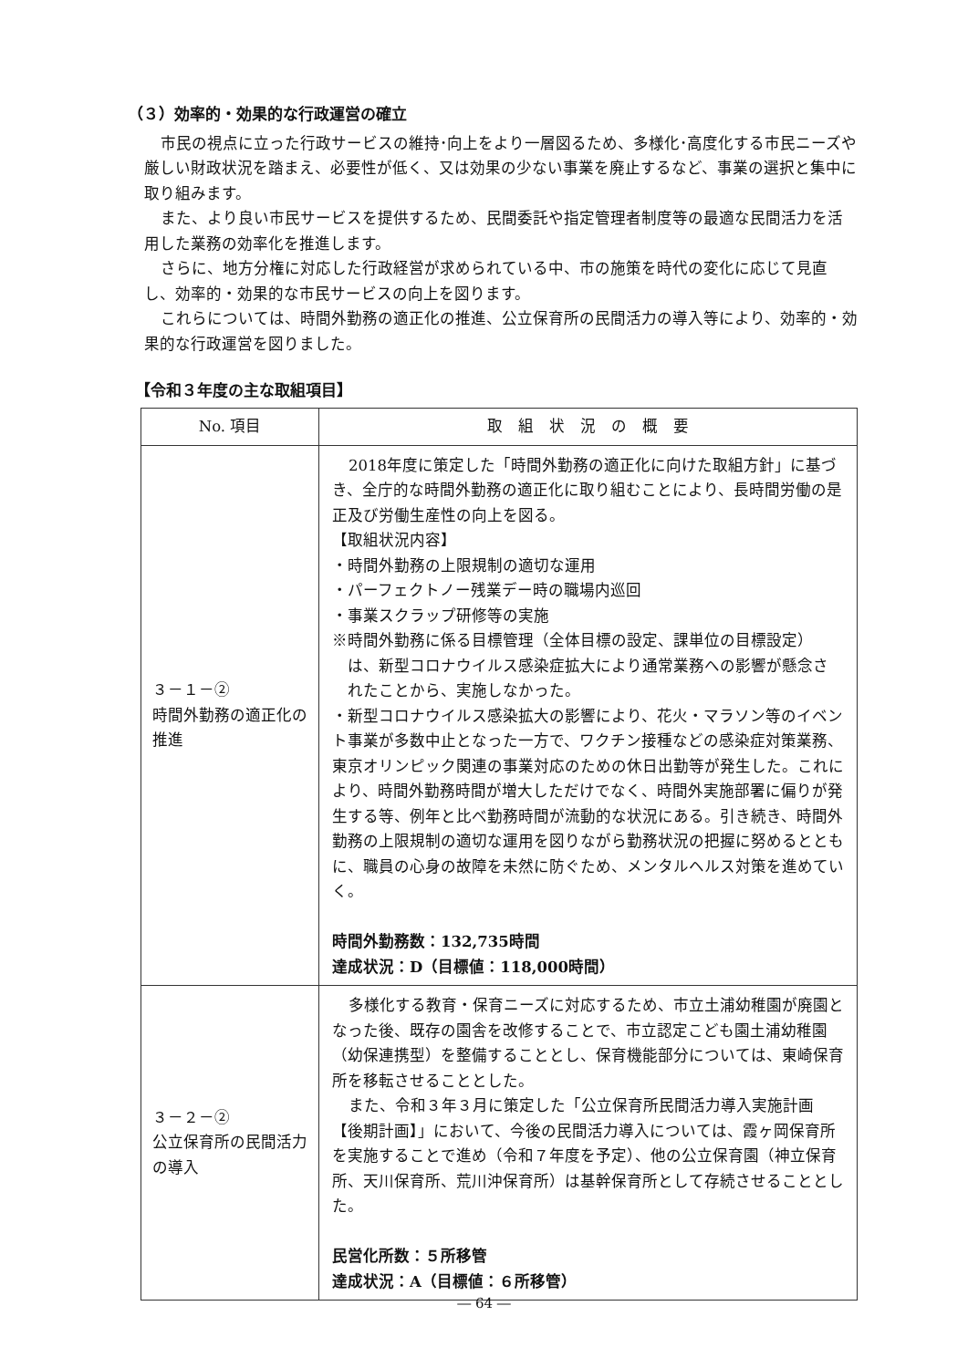（３）効率的・効果的な行政運営の確立
市民の視点に立った行政サービスの維持･向上をより一層図るため、多様化･高度化する市民ニーズや厳しい財政状況を踏まえ、必要性が低く、又は効果の少ない事業を廃止するなど、事業の選択と集中に取り組みます。
また、より良い市民サービスを提供するため、民間委託や指定管理者制度等の最適な民間活力を活用した業務の効率化を推進します。
さらに、地方分権に対応した行政経営が求められている中、市の施策を時代の変化に応じて見直し、効率的・効果的な市民サービスの向上を図ります。
これらについては、時間外勤務の適正化の推進、公立保育所の民間活力の導入等により、効率的・効果的な行政運営を図りました。
【令和３年度の主な取組項目】
| No. 項目 | 取 組 状 況 の 概 要 |
| --- | --- |
| ３－１－② 時間外勤務の適正化の推進 | 2018年度に策定した「時間外勤務の適正化に向けた取組方針」に基づき、全庁的な時間外勤務の適正化に取り組むことにより、長時間労働の是正及び労働生産性の向上を図る。 【取組状況内容】 ・時間外勤務の上限規制の適切な運用 ・パーフェクトノー残業デー時の職場内巡回 ・事業スクラップ研修等の実施 ※時間外勤務に係る目標管理（全体目標の設定、課単位の目標設定） は、新型コロナウイルス感染症拡大により通常業務への影響が懸念さ れたことから、実施しなかった。 ・新型コロナウイルス感染拡大の影響により、花火・マラソン等のイベント事業が多数中止となった一方で、ワクチン接種などの感染症対策業務、東京オリンピック関連の事業対応のための休日出勤等が発生した。これにより、時間外勤務時間が増大しただけでなく、時間外実施部署に偏りが発生する等、例年と比べ勤務時間が流動的な状況にある。引き続き、時間外勤務の上限規制の適切な運用を図りながら勤務状況の把握に努めるとともに、職員の心身の故障を未然に防ぐため、メンタルヘルス対策を進めていく。 時間外勤務数：132,735時間 達成状況：D（目標値：118,000時間） |
| ３－２－② 公立保育所の民間活力の導入 | 多様化する教育・保育ニーズに対応するため、市立土浦幼稚園が廃園となった後、既存の園舎を改修することで、市立認定こども園土浦幼稚園（幼保連携型）を整備することとし、保育機能部分については、東崎保育所を移転させることとした。 また、令和３年３月に策定した「公立保育所民間活力導入実施計画【後期計画】」において、今後の民間活力導入については、霞ヶ岡保育所を実施することで進め（令和７年度を予定）、他の公立保育園（神立保育所、天川保育所、荒川沖保育所）は基幹保育所として存続させることとした。 民営化所数：５所移管 達成状況：A（目標値：６所移管） |
― 64 ―